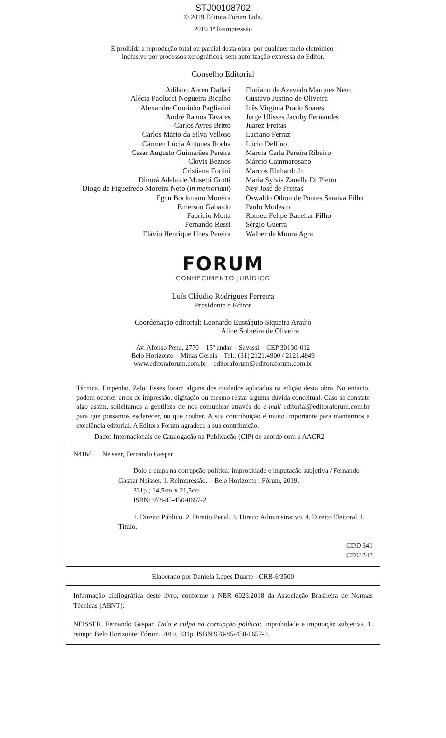STJ00108702
© 2019 Editora Fórum Ltda.
2019 1ª Reimpressão
É proibida a reprodução total ou parcial desta obra, por qualquer meio eletrônico,
inclusive por processos xerográficos, sem autorização expressa do Editor.
Conselho Editorial
Adilson Abreu Dallari
Alécia Paolucci Nogueira Bicalho
Alexandre Coutinho Pagliarini
André Ramos Tavares
Carlos Ayres Britto
Carlos Mário da Silva Velloso
Cármen Lúcia Antunes Rocha
Cesar Augusto Guimarães Pereira
Clovis Beznos
Cristiana Fortini
Dinorá Adelaide Musetti Grotti
Diogo de Figueiredo Moreira Neto (in memoriam)
Egon Bockmann Moreira
Emerson Gabardo
Fabrício Motta
Fernando Rossi
Flávio Henrique Unes Pereira
Floriano de Azevedo Marques Neto
Gustavo Justino de Oliveira
Inês Virgínia Prado Soares
Jorge Ulisses Jacoby Fernandes
Juarez Freitas
Luciano Ferraz
Lúcio Delfino
Marcia Carla Pereira Ribeiro
Márcio Cammarosano
Marcos Ehrhardt Jr.
Maria Sylvia Zanella Di Pietro
Ney José de Freitas
Oswaldo Othon de Pontes Saraiva Filho
Paulo Modesto
Romeu Felipe Bacellar Filho
Sérgio Guerra
Walber de Moura Agra
FORUM
CONHECIMENTO JURÍDICO
Luís Cláudio Rodrigues Ferreira
Presidente e Editor
Coordenação editorial: Leonardo Eustáquio Siqueira Araújo
Aline Sobreira de Oliveira
Av. Afonso Pena, 2770 – 15º andar – Savassi – CEP 30130-012
Belo Horizonte – Minas Gerais – Tel.: (31) 2121.4900 / 2121.4949
www.editoraforum.com.br – editoraforum@editoraforum.com.br
Técnica. Empenho. Zelo. Esses foram alguns dos cuidados aplicados na edição desta obra. No entanto, podem ocorrer erros de impressão, digitação ou mesmo restar alguma dúvida conceitual. Caso se constate algo assim, solicitamos a gentileza de nos comunicar através do e-mail editorial@editoraforum.com.br para que possamos esclarecer, no que couber. A sua contribuição é muito importante para mantermos a excelência editorial. A Editora Fórum agradece a sua contribuição.
Dados Internacionais de Catalogação na Publicação (CIP) de acordo com a AACR2
N416d Neisser, Fernando Gaspar
Dolo e culpa na corrupção política: improbidade e imputação subjetiva / Fernando Gaspar Neisser. 1. Reimpressão. – Belo Horizonte : Fórum, 2019.
331p.; 14,5cm x 21,5cm
ISBN: 978-85-450-0657-2
1. Direito Público. 2. Direito Penal. 3. Direito Administrativo. 4. Direito Eleitoral. I. Título.
CDD 341
CDU 342
Elaborado por Daniela Lopes Duarte - CRB-6/3500
Informação bibliográfica deste livro, conforme a NBR 6023:2018 da Associação Brasileira de Normas Técnicas (ABNT):
NEISSER, Fernando Gaspar. Dolo e culpa na corrupção política: improbidade e imputação subjetiva. 1. reimpr. Belo Horizonte: Fórum, 2019. 331p. ISBN 978-85-450-0657-2.